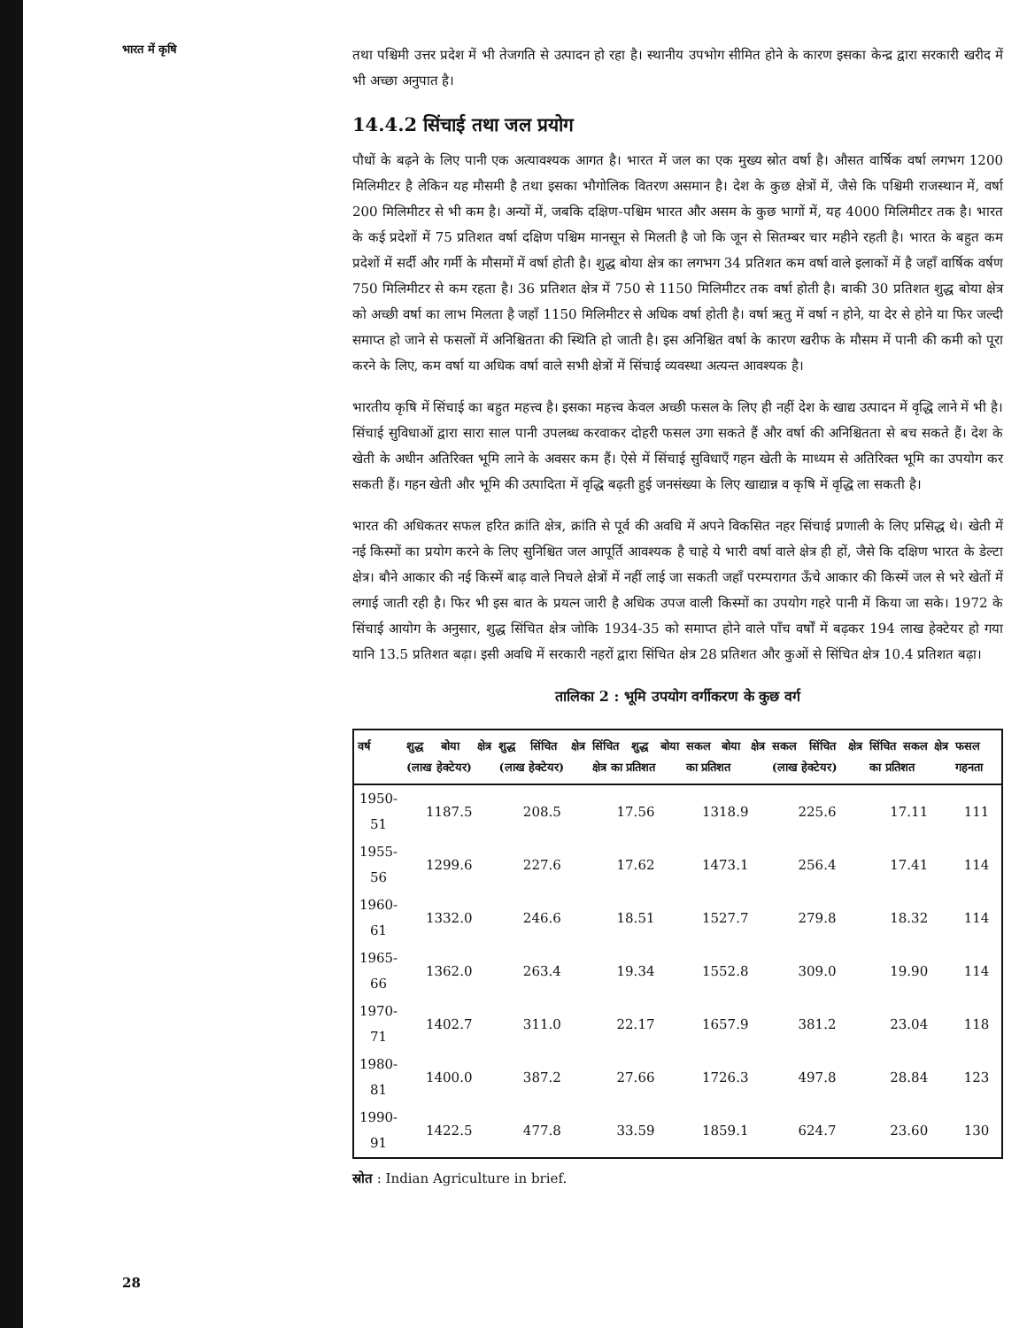भारत में कृषि
तथा पश्चिमी उत्तर प्रदेश में भी तेजगति से उत्पादन हो रहा है। स्थानीय उपभोग सीमित होने के कारण इसका केन्द्र द्वारा सरकारी खरीद में भी अच्छा अनुपात है।
14.4.2 सिंचाई तथा जल प्रयोग
पौधों के बढ़ने के लिए पानी एक अत्यावश्यक आगत है। भारत में जल का एक मुख्य स्रोत वर्षा है। औसत वार्षिक वर्षा लगभग 1200 मिलिमीटर है लेकिन यह मौसमी है तथा इसका भौगोलिक वितरण असमान है। देश के कुछ क्षेत्रों में, जैसे कि पश्चिमी राजस्थान में, वर्षा 200 मिलिमीटर से भी कम है। अन्यों में, जबकि दक्षिण-पश्चिम भारत और असम के कुछ भागों में, यह 4000 मिलिमीटर तक है। भारत के कई प्रदेशों में 75 प्रतिशत वर्षा दक्षिण पश्चिम मानसून से मिलती है जो कि जून से सितम्बर चार महीने रहती है। भारत के बहुत कम प्रदेशों में सर्दी और गर्मी के मौसमों में वर्षा होती है। शुद्ध बोया क्षेत्र का लगभग 34 प्रतिशत कम वर्षा वाले इलाकों में है जहाँ वार्षिक वर्षण 750 मिलिमीटर से कम रहता है। 36 प्रतिशत क्षेत्र में 750 से 1150 मिलिमीटर तक वर्षा होती है। बाकी 30 प्रतिशत शुद्ध बोया क्षेत्र को अच्छी वर्षा का लाभ मिलता है जहाँ 1150 मिलिमीटर से अधिक वर्षा होती है। वर्षा ऋतु में वर्षा न होने, या देर से होने या फिर जल्दी समाप्त हो जाने से फसलों में अनिश्चितता की स्थिति हो जाती है। इस अनिश्चित वर्षा के कारण खरीफ के मौसम में पानी की कमी को पूरा करने के लिए, कम वर्षा या अधिक वर्षा वाले सभी क्षेत्रों में सिंचाई व्यवस्था अत्यन्त आवश्यक है।
भारतीय कृषि में सिंचाई का बहुत महत्त्व है। इसका महत्त्व केवल अच्छी फसल के लिए ही नहीं देश के खाद्य उत्पादन में वृद्धि लाने में भी है। सिंचाई सुविधाओं द्वारा सारा साल पानी उपलब्ध करवाकर दोहरी फसल उगा सकते हैं और वर्षा की अनिश्चितता से बच सकते हैं। देश के खेती के अधीन अतिरिक्त भूमि लाने के अवसर कम हैं। ऐसे में सिंचाई सुविधाएँ गहन खेती के माध्यम से अतिरिक्त भूमि का उपयोग कर सकती हैं। गहन खेती और भूमि की उत्पादिता में वृद्धि बढ़ती हुई जनसंख्या के लिए खाद्यान्न व कृषि में वृद्धि ला सकती है।
भारत की अधिकतर सफल हरित क्रांति क्षेत्र, क्रांति से पूर्व की अवधि में अपने विकसित नहर सिंचाई प्रणाली के लिए प्रसिद्ध थे। खेती में नई किस्मों का प्रयोग करने के लिए सुनिश्चित जल आपूर्ति आवश्यक है चाहे ये भारी वर्षा वाले क्षेत्र ही हों, जैसे कि दक्षिण भारत के डेल्टा क्षेत्र। बौने आकार की नई किस्में बाढ़ वाले निचले क्षेत्रों में नहीं लाई जा सकती जहाँ परम्परागत ऊँचे आकार की किस्में जल से भरे खेतों में लगाई जाती रही है। फिर भी इस बात के प्रयत्न जारी है अधिक उपज वाली किस्मों का उपयोग गहरे पानी में किया जा सके। 1972 के सिंचाई आयोग के अनुसार, शुद्ध सिंचित क्षेत्र जोकि 1934-35 को समाप्त होने वाले पाँच वर्षों में बढ़कर 194 लाख हेक्टेयर हो गया यानि 13.5 प्रतिशत बढ़ा। इसी अवधि में सरकारी नहरों द्वारा सिंचित क्षेत्र 28 प्रतिशत और कुओं से सिंचित क्षेत्र 10.4 प्रतिशत बढ़ा।
तालिका 2 : भूमि उपयोग वर्गीकरण के कुछ वर्ग
| वर्ष | शुद्ध बोया क्षेत्र (लाख हेक्टेयर) | शुद्ध सिंचित क्षेत्र (लाख हेक्टेयर) | सिंचित शुद्ध बोया क्षेत्र का प्रतिशत | सकल बोया क्षेत्र का प्रतिशत | सकल सिंचित क्षेत्र (लाख हेक्टेयर) | सिंचित सकल क्षेत्र का प्रतिशत | फसल गहनता |
| --- | --- | --- | --- | --- | --- | --- | --- |
| 1950-51 | 1187.5 | 208.5 | 17.56 | 1318.9 | 225.6 | 17.11 | 111 |
| 1955-56 | 1299.6 | 227.6 | 17.62 | 1473.1 | 256.4 | 17.41 | 114 |
| 1960-61 | 1332.0 | 246.6 | 18.51 | 1527.7 | 279.8 | 18.32 | 114 |
| 1965-66 | 1362.0 | 263.4 | 19.34 | 1552.8 | 309.0 | 19.90 | 114 |
| 1970-71 | 1402.7 | 311.0 | 22.17 | 1657.9 | 381.2 | 23.04 | 118 |
| 1980-81 | 1400.0 | 387.2 | 27.66 | 1726.3 | 497.8 | 28.84 | 123 |
| 1990-91 | 1422.5 | 477.8 | 33.59 | 1859.1 | 624.7 | 23.60 | 130 |
स्रोत : Indian Agriculture in brief.
28